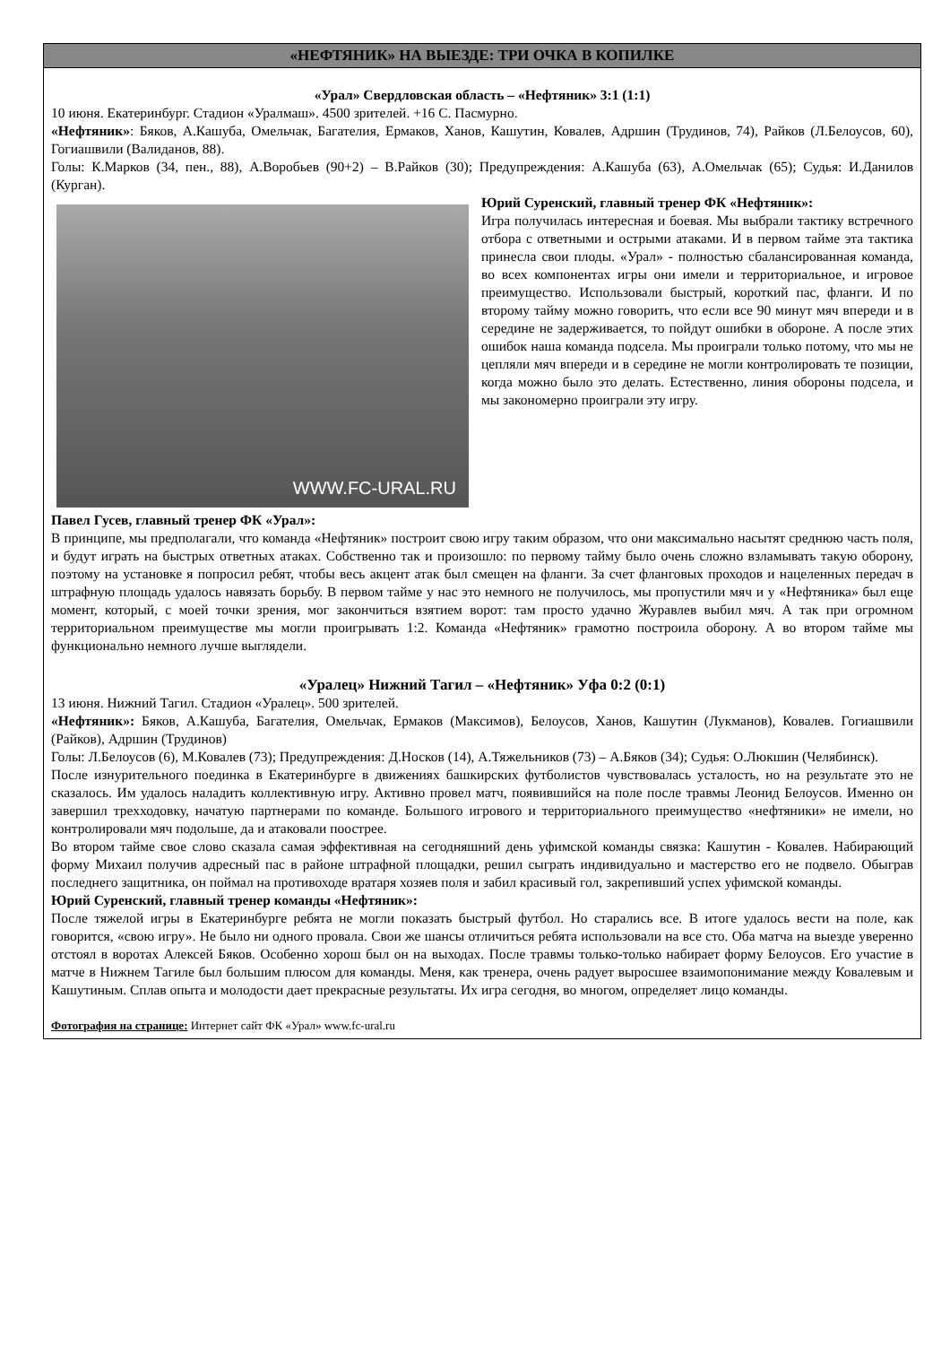«НЕФТЯНИК» НА ВЫЕЗДЕ: ТРИ ОЧКА В КОПИЛКЕ
«Урал» Свердловская область – «Нефтяник» 3:1 (1:1)
10 июня. Екатеринбург. Стадион «Уралмаш». 4500 зрителей. +16 С. Пасмурно.
«Нефтяник»: Бяков, А.Кашуба, Омельчак, Багателия, Ермаков, Ханов, Кашутин, Ковалев, Адршин (Трудинов, 74), Райков (Л.Белоусов, 60), Гогиашвили (Валиданов, 88).
Голы: К.Марков (34, пен., 88), А.Воробьев (90+2) – В.Райков (30); Предупреждения: А.Кашуба (63), А.Омельчак (65); Судья: И.Данилов (Курган).
WWW.FC-URAL.RU
Юрий Суренский, главный тренер ФК «Нефтяник»:
Игра получилась интересная и боевая. Мы выбрали тактику встречного отбора с ответными и острыми атаками. И в первом тайме эта тактика принесла свои плоды. «Урал» - полностью сбалансированная команда, во всех компонентах игры они имели и территориальное, и игровое преимущество. Использовали быстрый, короткий пас, фланги. И по второму тайму можно говорить, что если все 90 минут мяч впереди и в середине не задерживается, то пойдут ошибки в обороне. А после этих ошибок наша команда подсела. Мы проиграли только потому, что мы не цепляли мяч впереди и в середине не могли контролировать те позиции, когда можно было это делать. Естественно, линия обороны подсела, и мы закономерно проиграли эту игру.
Павел Гусев, главный тренер ФК «Урал»:
В принципе, мы предполагали, что команда «Нефтяник» построит свою игру таким образом, что они максимально насытят среднюю часть поля, и будут играть на быстрых ответных атаках. Собственно так и произошло: по первому тайму было очень сложно взламывать такую оборону, поэтому на установке я попросил ребят, чтобы весь акцент атак был смещен на фланги. За счет фланговых проходов и нацеленных передач в штрафную площадь удалось навязать борьбу. В первом тайме у нас это немного не получилось, мы пропустили мяч и у «Нефтяника» был еще момент, который, с моей точки зрения, мог закончиться взятием ворот: там просто удачно Журавлев выбил мяч. А так при огромном территориальном преимуществе мы могли проигрывать 1:2. Команда «Нефтяник» грамотно построила оборону. А во втором тайме мы функционально немного лучше выглядели.
«Уралец» Нижний Тагил – «Нефтяник» Уфа 0:2 (0:1)
13 июня. Нижний Тагил. Стадион «Уралец». 500 зрителей.
«Нефтяник»: Бяков, А.Кашуба, Багателия, Омельчак, Ермаков (Максимов), Белоусов, Ханов, Кашутин (Лукманов), Ковалев. Гогиашвили (Райков), Адршин (Трудинов)
Голы: Л.Белоусов (6), М.Ковалев (73); Предупреждения: Д.Носков (14), А.Тяжельников (73) – А.Бяков (34); Судья: О.Люкшин (Челябинск).
После изнурительного поединка в Екатеринбурге в движениях башкирских футболистов чувствовалась усталость, но на результате это не сказалось. Им удалось наладить коллективную игру. Активно провел матч, появившийся на поле после травмы Леонид Белоусов. Именно он завершил трехходовку, начатую партнерами по команде. Большого игрового и территориального преимущество «нефтяники» не имели, но контролировали мяч подольше, да и атаковали поострее.
Во втором тайме свое слово сказала самая эффективная на сегодняшний день уфимской команды связка: Кашутин - Ковалев. Набирающий форму Михаил получив адресный пас в районе штрафной площадки, решил сыграть индивидуально и мастерство его не подвело. Обыграв последнего защитника, он поймал на противоходе вратаря хозяев поля и забил красивый гол, закрепивший успех уфимской команды.
Юрий Суренский, главный тренер команды «Нефтяник»:
После тяжелой игры в Екатеринбурге ребята не могли показать быстрый футбол. Но старались все. В итоге удалось вести на поле, как говорится, «свою игру». Не было ни одного провала. Свои же шансы отличиться ребята использовали на все сто. Оба матча на выезде уверенно отстоял в воротах Алексей Бяков. Особенно хорош был он на выходах. После травмы только-только набирает форму Белоусов. Его участие в матче в Нижнем Тагиле был большим плюсом для команды. Меня, как тренера, очень радует выросшее взаимопонимание между Ковалевым и Кашутиным. Сплав опыта и молодости дает прекрасные результаты. Их игра сегодня, во многом, определяет лицо команды.
Фотография на странице: Интернет сайт ФК «Урал» www.fc-ural.ru